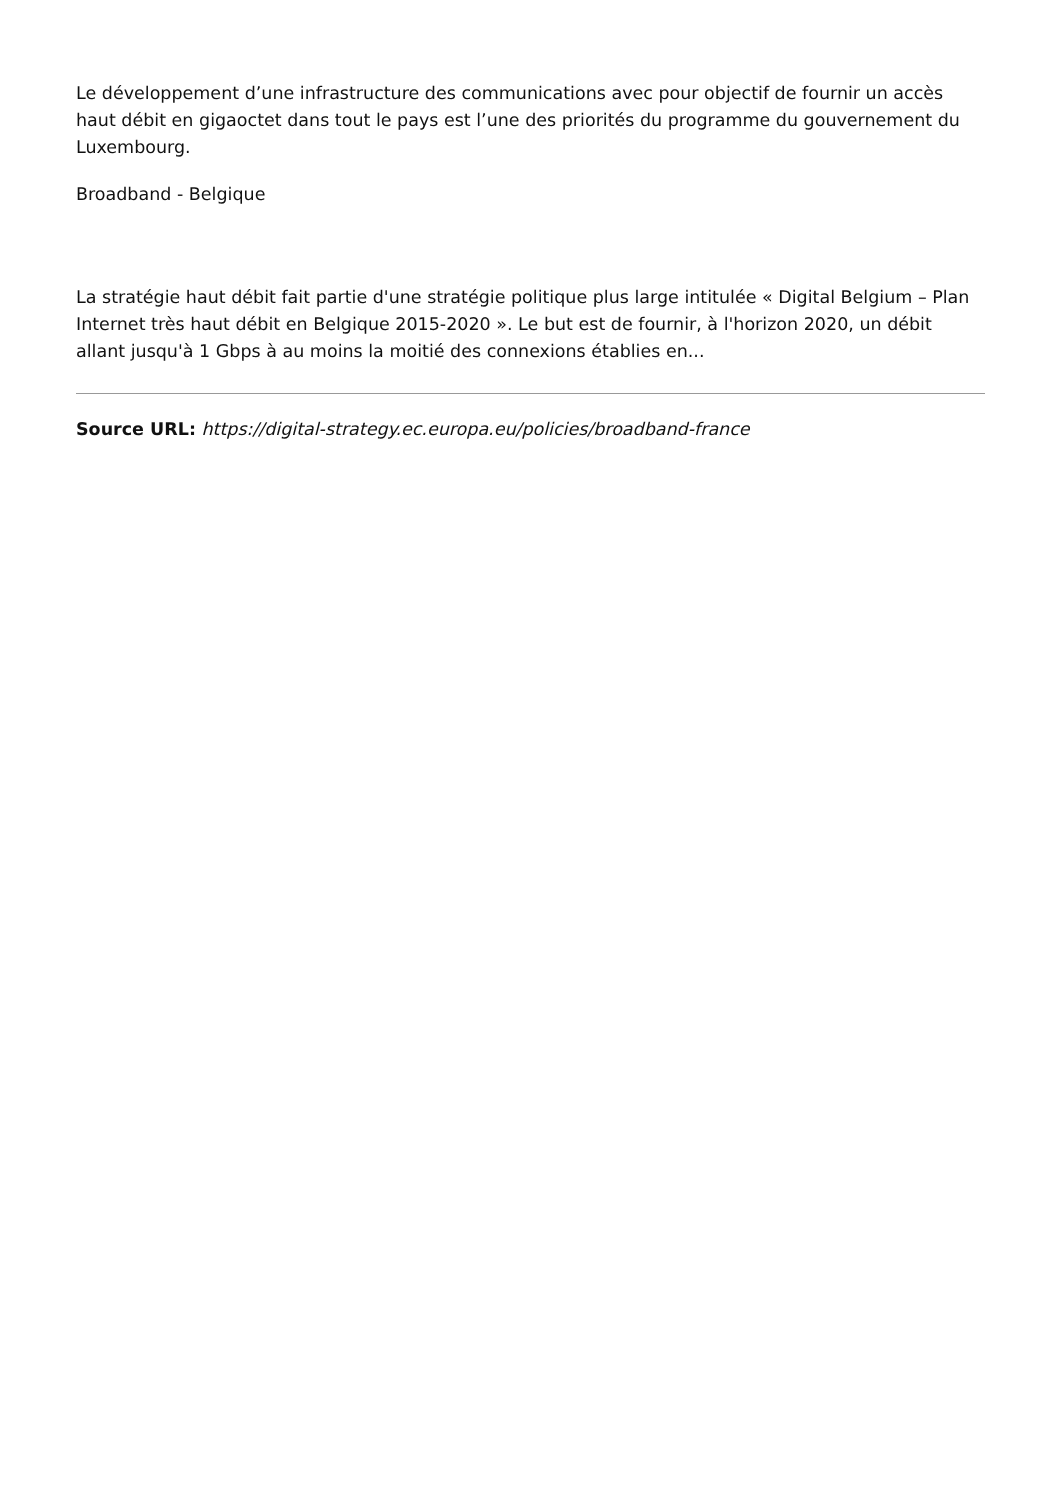Le développement d’une infrastructure des communications avec pour objectif de fournir un accès haut débit en gigaoctet dans tout le pays est l’une des priorités du programme du gouvernement du Luxembourg.
Broadband - Belgique
La stratégie haut débit fait partie d'une stratégie politique plus large intitulée « Digital Belgium – Plan Internet très haut débit en Belgique 2015-2020 ». Le but est de fournir, à l'horizon 2020, un débit allant jusqu'à 1 Gbps à au moins la moitié des connexions établies en...
Source URL: https://digital-strategy.ec.europa.eu/policies/broadband-france